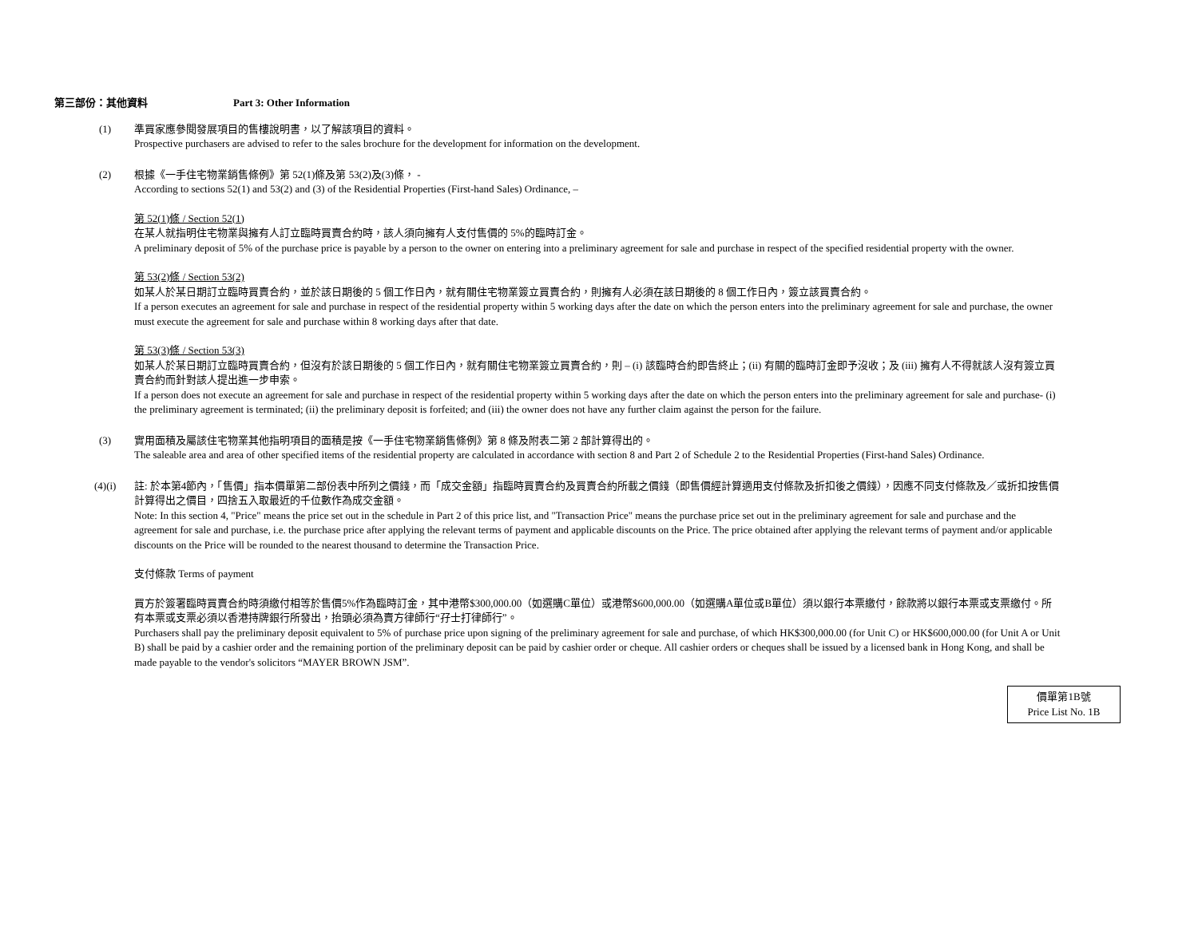第三部份：其他資料 Part 3: Other Information
(1) 準買家應參閱發展項目的售樓說明書，以了解該項目的資料。
Prospective purchasers are advised to refer to the sales brochure for the development for information on the development.
(2) 根據《一手住宅物業銷售條例》第 52(1)條及第 53(2)及(3)條， -
According to sections 52(1) and 53(2) and (3) of the Residential Properties (First-hand Sales) Ordinance, –
第 52(1)條 / Section 52(1)
在某人就指明住宅物業與擁有人訂立臨時買賣合約時，該人須向擁有人支付售價的 5%的臨時訂金。
A preliminary deposit of 5% of the purchase price is payable by a person to the owner on entering into a preliminary agreement for sale and purchase in respect of the specified residential property with the owner.
第 53(2)條 / Section 53(2)
如某人於某日期訂立臨時買賣合約，並於該日期後的 5 個工作日內，就有關住宅物業簽立買賣合約，則擁有人必須在該日期後的 8 個工作日內，簽立該買賣合約。
If a person executes an agreement for sale and purchase in respect of the residential property within 5 working days after the date on which the person enters into the preliminary agreement for sale and purchase, the owner must execute the agreement for sale and purchase within 8 working days after that date.
第 53(3)條 / Section 53(3)
如某人於某日期訂立臨時買賣合約，但沒有於該日期後的 5 個工作日內，就有關住宅物業簽立買賣合約，則 – (i) 該臨時合約即告終止；(ii) 有關的臨時訂金即予沒收；及 (iii) 擁有人不得就該人沒有簽立買賣合約而針對該人提出進一步申索。
If a person does not execute an agreement for sale and purchase in respect of the residential property within 5 working days after the date on which the person enters into the preliminary agreement for sale and purchase- (i) the preliminary agreement is terminated; (ii) the preliminary deposit is forfeited; and (iii) the owner does not have any further claim against the person for the failure.
(3) 實用面積及屬該住宅物業其他指明項目的面積是按《一手住宅物業銷售條例》第 8 條及附表二第 2 部計算得出的。
The saleable area and area of other specified items of the residential property are calculated in accordance with section 8 and Part 2 of Schedule 2 to the Residential Properties (First-hand Sales) Ordinance.
(4)(i) 註: 於本第4節內，「售價」指本價單第二部份表中所列之價錢，而「成交金額」指臨時買賣合約及買賣合約所載之價錢（即售價經計算適用支付條款及折扣後之價錢），因應不同支付條款及／或折扣按售價計算得出之價目，四捨五入取最近的千位數作為成交金額。
Note: In this section 4, "Price" means the price set out in the schedule in Part 2 of this price list, and "Transaction Price" means the purchase price set out in the preliminary agreement for sale and purchase and the agreement for sale and purchase, i.e. the purchase price after applying the relevant terms of payment and applicable discounts on the Price. The price obtained after applying the relevant terms of payment and/or applicable discounts on the Price will be rounded to the nearest thousand to determine the Transaction Price.
支付條款 Terms of payment
買方於簽署臨時買賣合約時須繳付相等於售價5%作為臨時訂金，其中港幣$300,000.00（如選購C單位）或港幣$600,000.00（如選購A單位或B單位）須以銀行本票繳付，餘款將以銀行本票或支票繳付。所有本票或支票必須以香港持牌銀行所發出，抬頭必須為賣方律師行“孖士打律師行”。
Purchasers shall pay the preliminary deposit equivalent to 5% of purchase price upon signing of the preliminary agreement for sale and purchase, of which HK$300,000.00 (for Unit C) or HK$600,000.00 (for Unit A or Unit B) shall be paid by a cashier order and the remaining portion of the preliminary deposit can be paid by cashier order or cheque. All cashier orders or cheques shall be issued by a licensed bank in Hong Kong, and shall be made payable to the vendor's solicitors “MAYER BROWN JSM”.
價單第1B號
Price List No. 1B